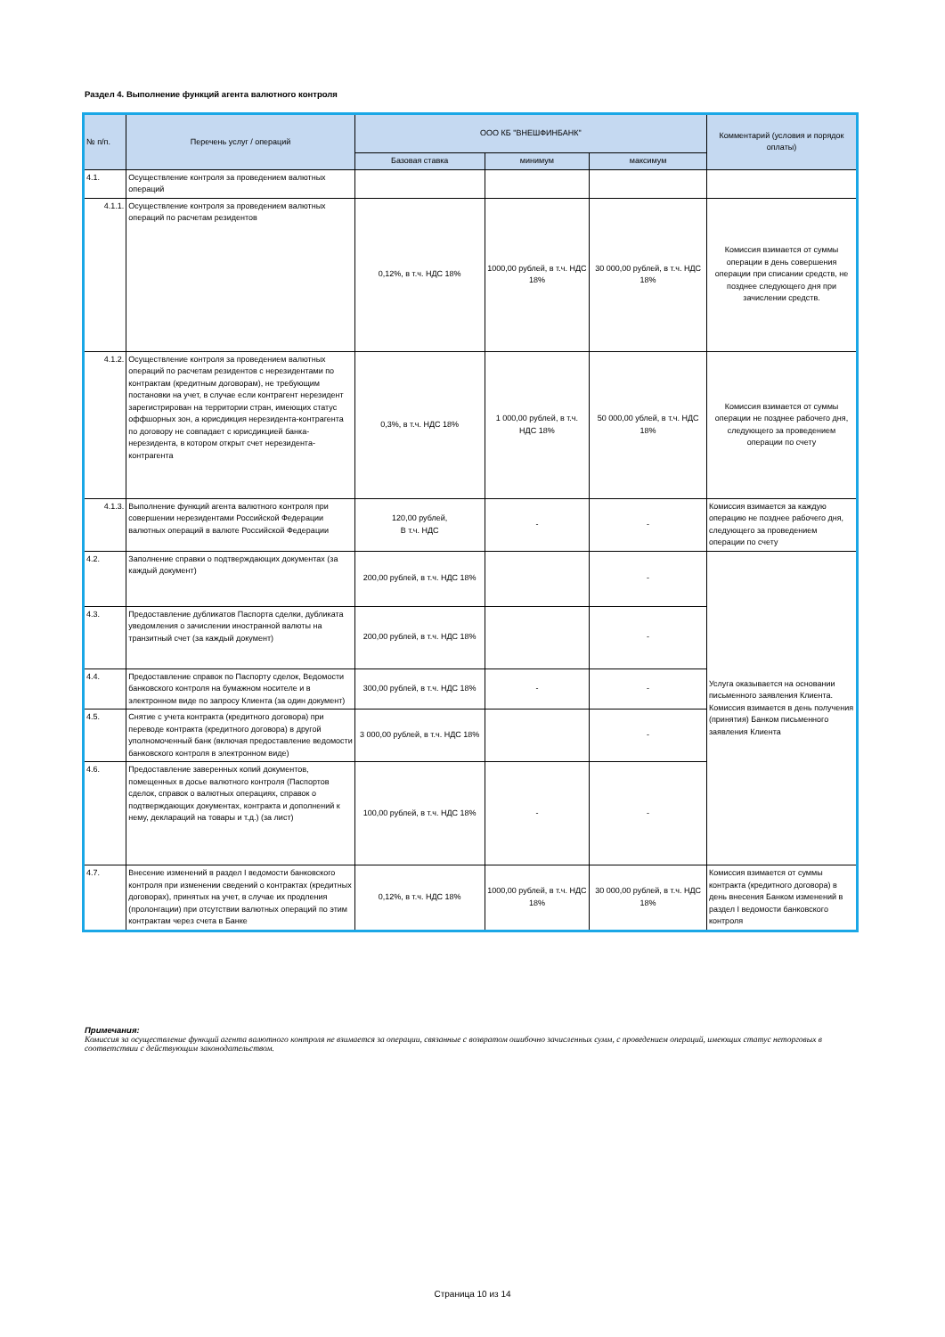Раздел 4. Выполнение функций агента валютного контроля
| № п/п. | Перечень услуг / операций | ООО КБ "ВНЕШФИНБАНК" | | | Комментарий (условия и порядок оплаты) |
| --- | --- | --- | --- | --- | --- |
| | | Базовая ставка | минимум | максимум | |
| 4.1. | Осуществление контроля за проведением валютных операций | | | | |
| 4.1.1. | Осуществление контроля за проведением валютных операций по расчетам резидентов | 0,12%, в т.ч. НДС 18% | 1000,00 рублей, в т.ч. НДС 18% | 30 000,00 рублей, в т.ч. НДС 18% | Комиссия взимается от суммы операции в день совершения операции при списании средств, не позднее следующего дня при зачислении средств. |
| 4.1.2. | Осуществление контроля за проведением валютных операций по расчетам резидентов с нерезидентами по контрактам (кредитным договорам), не требующим постановки на учет, в случае если контрагент нерезидент зарегистрирован на территории стран, имеющих статус оффшорных зон, а юрисдикция нерезидента-контрагента по договору не совпадает с юрисдикцией банка-нерезидента, в котором открыт счет нерезидента-контрагента | 0,3%, в т.ч. НДС 18% | 1 000,00 рублей, в т.ч. НДС 18% | 50 000,00 ублей, в т.ч. НДС 18% | Комиссия взимается от суммы операции не позднее рабочего дня, следующего за проведением операции по счету |
| 4.1.3. | Выполнение функций агента валютного контроля при совершении нерезидентами Российской Федерации валютных операций в валюте Российской Федерации | 120,00 рублей, В т.ч. НДС | - | - | Комиссия взимается за каждую операцию не позднее рабочего дня, следующего за проведением операции по счету |
| 4.2. | Заполнение справки о подтверждающих документах (за каждый документ) | 200,00 рублей, в т.ч. НДС 18% | | - | Услуга оказывается на основании письменного заявления Клиента. Комиссия взимается в день получения (принятия) Банком письменного заявления Клиента |
| 4.3. | Предоставление дубликатов Паспорта сделки, дубликата уведомления о зачислении иностранной валюты на транзитный счет (за каждый документ) | 200,00 рублей, в т.ч. НДС 18% | | - | |
| 4.4. | Предоставление справок по Паспорту сделок, Ведомости банковского контроля на бумажном носителе и в электронном виде по запросу Клиента (за один документ) | 300,00 рублей, в т.ч. НДС 18% | - | - | |
| 4.5. | Снятие с учета контракта (кредитного договора) при переводе контракта (кредитного договора) в другой уполномоченный банк (включая предоставление ведомости банковского контроля в электронном виде) | 3 000,00 рублей, в т.ч. НДС 18% | | - | |
| 4.6. | Предоставление заверенных копий документов, помещенных в досье валютного контроля (Паспортов сделок, справок о валютных операциях, справок о подтверждающих документах, контракта и дополнений к нему, деклараций на товары и т.д.) (за лист) | 100,00 рублей, в т.ч. НДС 18% | - | - | |
| 4.7. | Внесение изменений в раздел I ведомости банковского контроля при изменении сведений о контрактах (кредитных договорах), принятых на учет, в случае их продления (пролонгации) при отсутствии валютных операций по этим контрактам через счета в Банке | 0,12%, в т.ч. НДС 18% | 1000,00 рублей, в т.ч. НДС 18% | 30 000,00 рублей, в т.ч. НДС 18% | Комиссия взимается от суммы контракта (кредитного договора) в день внесения Банком изменений в раздел I ведомости банковского контроля |
Примечания:
Комиссия за осуществление функций агента валютного контроля не взимается за операции, связанные с возвратом ошибочно зачисленных сумм, с проведением операций, имеющих статус неторговых в соответствии с действующим законодательством.
Страница 10 из 14